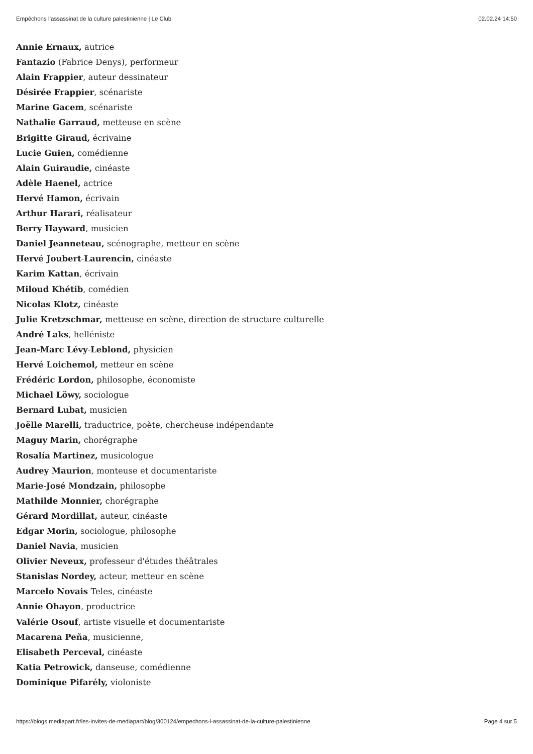Empêchons l’assassinat de la culture palestinienne | Le Club 02.02.24 14:50
Annie Ernaux, autrice
Fantazio (Fabrice Denys), performeur
Alain Frappier, auteur dessinateur
Désirée Frappier, scénariste
Marine Gacem, scénariste
Nathalie Garraud, metteuse en scène
Brigitte Giraud, écrivaine
Lucie Guien, comédienne
Alain Guiraudie, cinéaste
Adèle Haenel, actrice
Hervé Hamon, écrivain
Arthur Harari, réalisateur
Berry Hayward, musicien
Daniel Jeanneteau, scénographe, metteur en scène
Hervé Joubert-Laurencin, cinéaste
Karim Kattan, écrivain
Miloud Khétib, comédien
Nicolas Klotz, cinéaste
Julie Kretzschmar, metteuse en scène, direction de structure culturelle
André Laks, helléniste
Jean-Marc Lévy-Leblond, physicien
Hervé Loichemol, metteur en scène
Frédéric Lordon, philosophe, économiste
Michael Löwy, sociologue
Bernard Lubat, musicien
Joëlle Marelli, traductrice, poète, chercheuse indépendante
Maguy Marin, chorégraphe
Rosalía Martinez, musicologue
Audrey Maurion, monteuse et documentariste
Marie-José Mondzain, philosophe
Mathilde Monnier, chorégraphe
Gérard Mordillat, auteur, cinéaste
Edgar Morin, sociologue, philosophe
Daniel Navia, musicien
Olivier Neveux, professeur d'études théâtrales
Stanislas Nordey, acteur, metteur en scène
Marcelo Novais Teles, cinéaste
Annie Ohayon, productrice
Valérie Osouf, artiste visuelle et documentariste
Macarena Peña, musicienne,
Elisabeth Perceval, cinéaste
Katia Petrowick, danseuse, comédienne
Dominique Pifarély, violoniste
https://blogs.mediapart.fr/les-invites-de-mediapart/blog/300124/empechons-l-assassinat-de-la-culture-palestinienne Page 4 sur 5